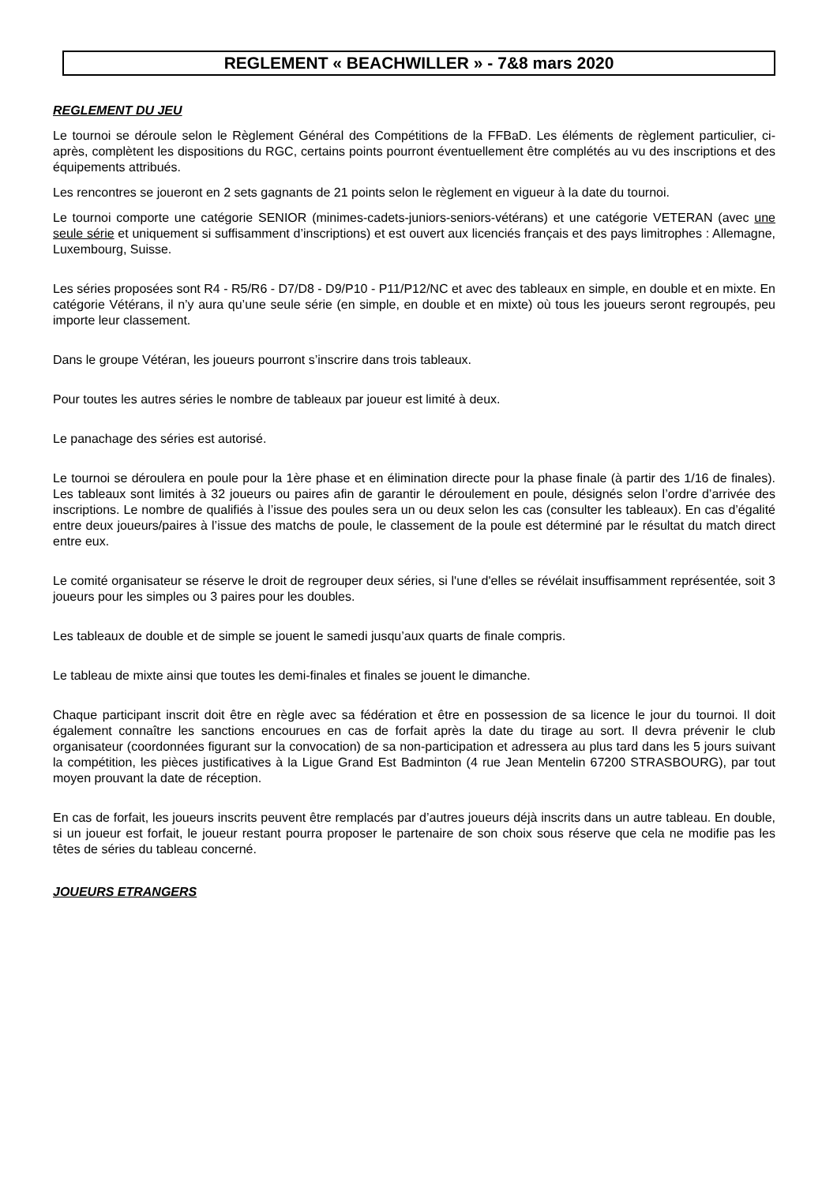REGLEMENT « BEACHWILLER » - 7&8 mars 2020
REGLEMENT DU JEU
Le tournoi se déroule selon le Règlement Général des Compétitions de la FFBaD. Les éléments de règlement particulier, ci-après, complètent les dispositions du RGC, certains points pourront éventuellement être complétés au vu des inscriptions et des équipements attribués.
Les rencontres se joueront en 2 sets gagnants de 21 points selon le règlement en vigueur à la date du tournoi.
Le tournoi comporte une catégorie SENIOR (minimes-cadets-juniors-seniors-vétérans) et une catégorie VETERAN (avec une seule série et uniquement si suffisamment d’inscriptions) et est ouvert aux licenciés français et des pays limitrophes : Allemagne, Luxembourg, Suisse.
Les séries proposées sont R4 - R5/R6 - D7/D8 - D9/P10 - P11/P12/NC et avec des tableaux en simple, en double et en mixte. En catégorie Vétérans, il n’y aura qu’une seule série (en simple, en double et en mixte) où tous les joueurs seront regroupés, peu importe leur classement.
Dans le groupe Vétéran, les joueurs pourront s’inscrire dans trois tableaux.
Pour toutes les autres séries le nombre de tableaux par joueur est limité à deux.
Le panachage des séries est autorisé.
Le tournoi se déroulera en poule pour la 1ère phase et en élimination directe pour la phase finale (à partir des 1/16 de finales). Les tableaux sont limités à 32 joueurs ou paires afin de garantir le déroulement en poule, désignés selon l’ordre d’arrivée des inscriptions. Le nombre de qualifiés à l’issue des poules sera un ou deux selon les cas (consulter les tableaux). En cas d’égalité entre deux joueurs/paires à l’issue des matchs de poule, le classement de la poule est déterminé par le résultat du match direct entre eux.
Le comité organisateur se réserve le droit de regrouper deux séries, si l'une d'elles se révélait insuffisamment représentée, soit 3 joueurs pour les simples ou 3 paires pour les doubles.
Les tableaux de double et de simple se jouent le samedi jusqu’aux quarts de finale compris.
Le tableau de mixte ainsi que toutes les demi-finales et finales se jouent le dimanche.
Chaque participant inscrit doit être en règle avec sa fédération et être en possession de sa licence le jour du tournoi. Il doit également connaître les sanctions encourues en cas de forfait après la date du tirage au sort. Il devra prévenir le club organisateur (coordonnées figurant sur la convocation) de sa non-participation et adressera au plus tard dans les 5 jours suivant la compétition, les pièces justificatives à la Ligue Grand Est Badminton (4 rue Jean Mentelin 67200 STRASBOURG), par tout moyen prouvant la date de réception.
En cas de forfait, les joueurs inscrits peuvent être remplacés par d’autres joueurs déjà inscrits dans un autre tableau. En double, si un joueur est forfait, le joueur restant pourra proposer le partenaire de son choix sous réserve que cela ne modifie pas les têtes de séries du tableau concerné.
JOUEURS ETRANGERS